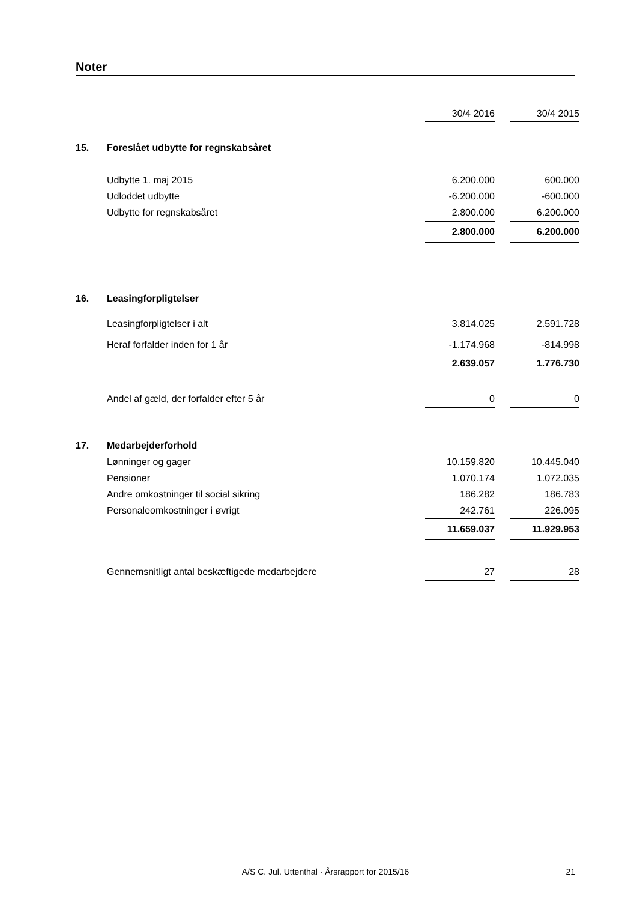Noter
| | | 30/4 2016 | | 30/4 2015 |
| 15. | Foreslået udbytte for regnskabsåret | | | |
| | Udbytte 1. maj 2015 | 6.200.000 | | 600.000 |
| | Udloddet udbytte | -6.200.000 | | -600.000 |
| | Udbytte for regnskabsåret | 2.800.000 | | 6.200.000 |
| | | 2.800.000 | | 6.200.000 |
| 16. | Leasingforpligtelser | | | |
| | Leasingforpligtelser i alt | 3.814.025 | | 2.591.728 |
| | Heraf forfalder inden for 1 år | -1.174.968 | | -814.998 |
| | | 2.639.057 | | 1.776.730 |
| | Andel af gæld, der forfalder efter 5 år | 0 | | 0 |
| 17. | Medarbejderforhold | | | |
| | Lønninger og gager | 10.159.820 | | 10.445.040 |
| | Pensioner | 1.070.174 | | 1.072.035 |
| | Andre omkostninger til social sikring | 186.282 | | 186.783 |
| | Personaleomkostninger i øvrigt | 242.761 | | 226.095 |
| | | 11.659.037 | | 11.929.953 |
| | Gennemsnitligt antal beskæftigede medarbejdere | 27 | | 28 |
A/S C. Jul. Uttenthal · Årsrapport for 2015/16
21